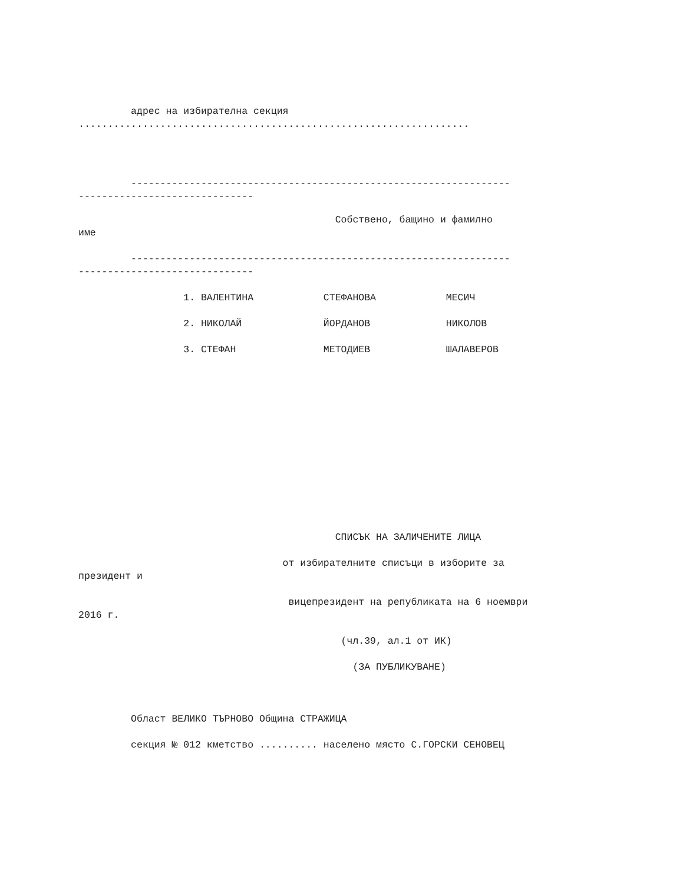адрес на избирателна секция
...................................................................
-----------------------------------------------------------------
------------------------------
Собствено, бащино и фамилно
име
-----------------------------------------------------------------
------------------------------
1. ВАЛЕНТИНА СТЕФАНОВА МЕСИЧ
2. НИКОЛАЙ ЙОРДАНОВ НИКОЛОВ
3. СТЕФАН МЕТОДИЕВ ШАЛАВЕРОВ
СПИСЪК НА ЗАЛИЧЕНИТЕ ЛИЦА
от избирателните списъци в изборите за
президент и
вицепрезидент на републиката на 6 ноември
2016 г.
(чл.39, ал.1 от ИК)
(ЗА ПУБЛИКУВАНЕ)
Област ВЕЛИКО ТЪРНОВО Община СТРАЖИЦА
секция № 012 кметство .......... населено място С.ГОРСКИ СЕНОВЕЦ